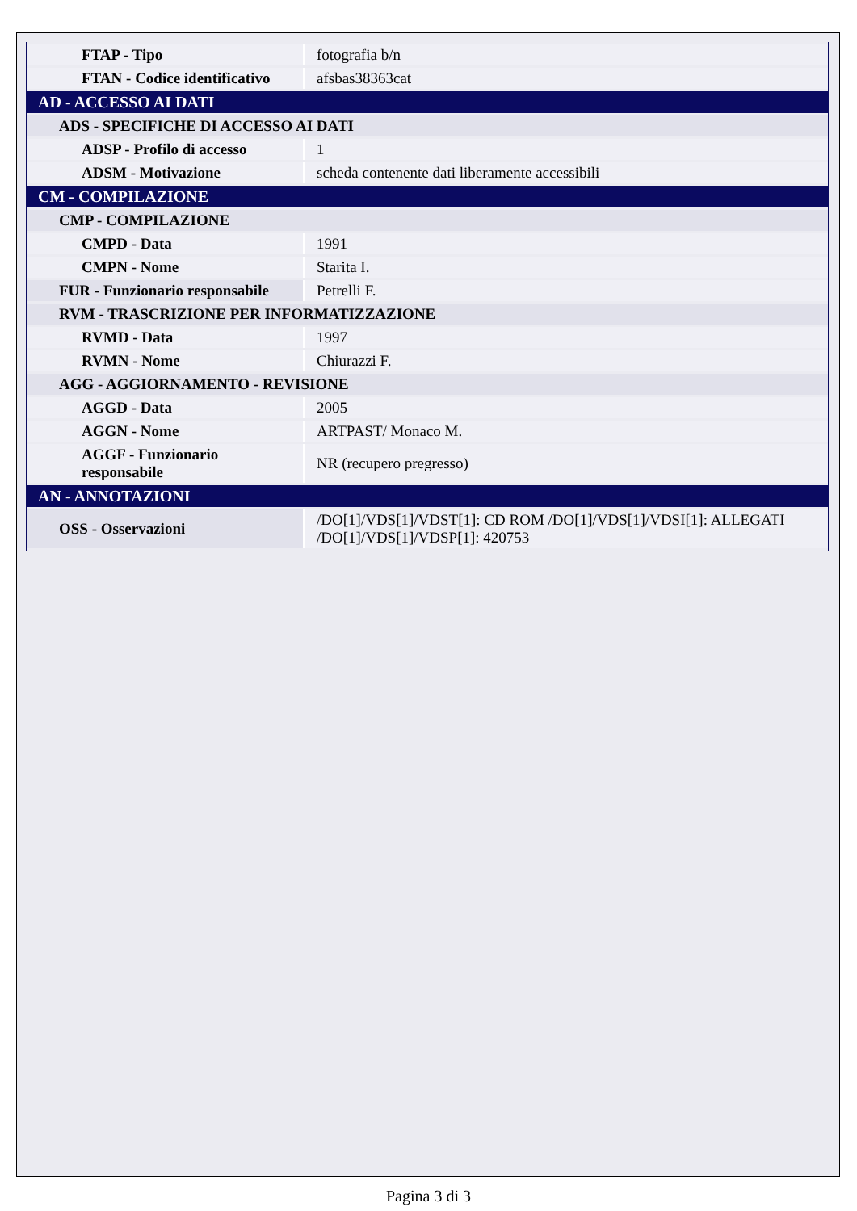| FTAP - Tipo | fotografia b/n |
| FTAN - Codice identificativo | afsbas38363cat |
| AD - ACCESSO AI DATI | |
| ADS - SPECIFICHE DI ACCESSO AI DATI | |
| ADSP - Profilo di accesso | 1 |
| ADSM - Motivazione | scheda contenente dati liberamente accessibili |
| CM - COMPILAZIONE | |
| CMP - COMPILAZIONE | |
| CMPD - Data | 1991 |
| CMPN - Nome | Starita I. |
| FUR - Funzionario responsabile | Petrelli F. |
| RVM - TRASCRIZIONE PER INFORMATIZZAZIONE | |
| RVMD - Data | 1997 |
| RVMN - Nome | Chiurazzi F. |
| AGG - AGGIORNAMENTO - REVISIONE | |
| AGGD - Data | 2005 |
| AGGN - Nome | ARTPAST/ Monaco M. |
| AGGF - Funzionario responsabile | NR (recupero pregresso) |
| AN - ANNOTAZIONI | |
| OSS - Osservazioni | /DO[1]/VDS[1]/VDST[1]: CD ROM /DO[1]/VDS[1]/VDSI[1]: ALLEGATI /DO[1]/VDS[1]/VDSP[1]: 420753 |
Pagina 3 di 3